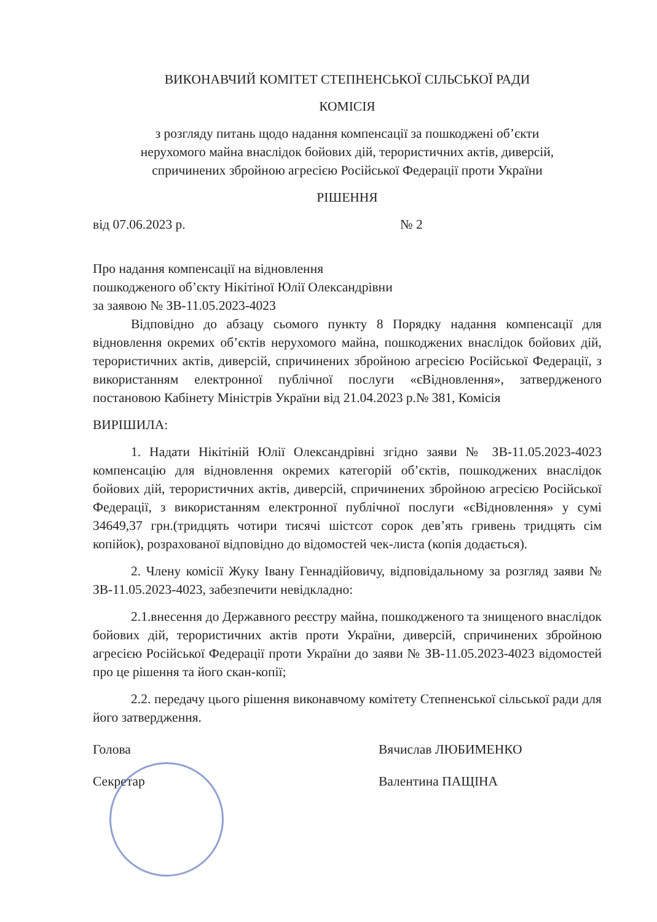ВИКОНАВЧИЙ КОМІТЕТ СТЕПНЕНСЬКОЇ СІЛЬСЬКОЇ РАДИ
КОМІСІЯ
з розгляду питань щодо надання компенсації за пошкоджені об’єкти
нерухомого майна внаслідок бойових дій, терористичних актів, диверсій,
спричинених збройною агресією Російської Федерації проти України
РІШЕННЯ
від 07.06.2023 р. № 2
Про надання компенсації на відновлення
пошкодженого об’єкту Нікітіної Юлії Олександрівни
за заявою № ЗВ-11.05.2023-4023
Відповідно до абзацу сьомого пункту 8 Порядку надання компенсації для відновлення окремих об’єктів нерухомого майна, пошкоджених внаслідок бойових дій, терористичних актів, диверсій, спричинених збройною агресією Російської Федерації, з використанням електронної публічної послуги «єВідновлення», затвердженого постановою Кабінету Міністрів України від 21.04.2023 р.№ 381, Комісія
ВИРІШИЛА:
1. Надати Нікітіній Юлії Олександрівні згідно заяви № ЗВ-11.05.2023-4023 компенсацію для відновлення окремих категорій об’єктів, пошкоджених внаслідок бойових дій, терористичних актів, диверсій, спричинених збройною агресією Російської Федерації, з використанням електронної публічної послуги «єВідновлення» у сумі 34649,37 грн.(тридцять чотири тисячі шістсот сорок дев’ять гривень тридцять сім копійок), розрахованої відповідно до відомостей чек-листа (копія додається).
2. Члену комісії Жуку Івану Геннадійовичу, відповідальному за розгляд заяви № ЗВ-11.05.2023-4023, забезпечити невідкладно:
2.1.внесення до Державного реєстру майна, пошкодженого та знищеного внаслідок бойових дій, терористичних актів проти України, диверсій, спричинених збройною агресією Російської Федерації проти України до заяви № ЗВ-11.05.2023-4023 відомостей про це рішення та його скан-копії;
2.2. передачу цього рішення виконавчому комітету Степненської сільської ради для його затвердження.
Голова Вячислав ЛЮБИМЕНКО
Секретар Валентина ПАЩІНА